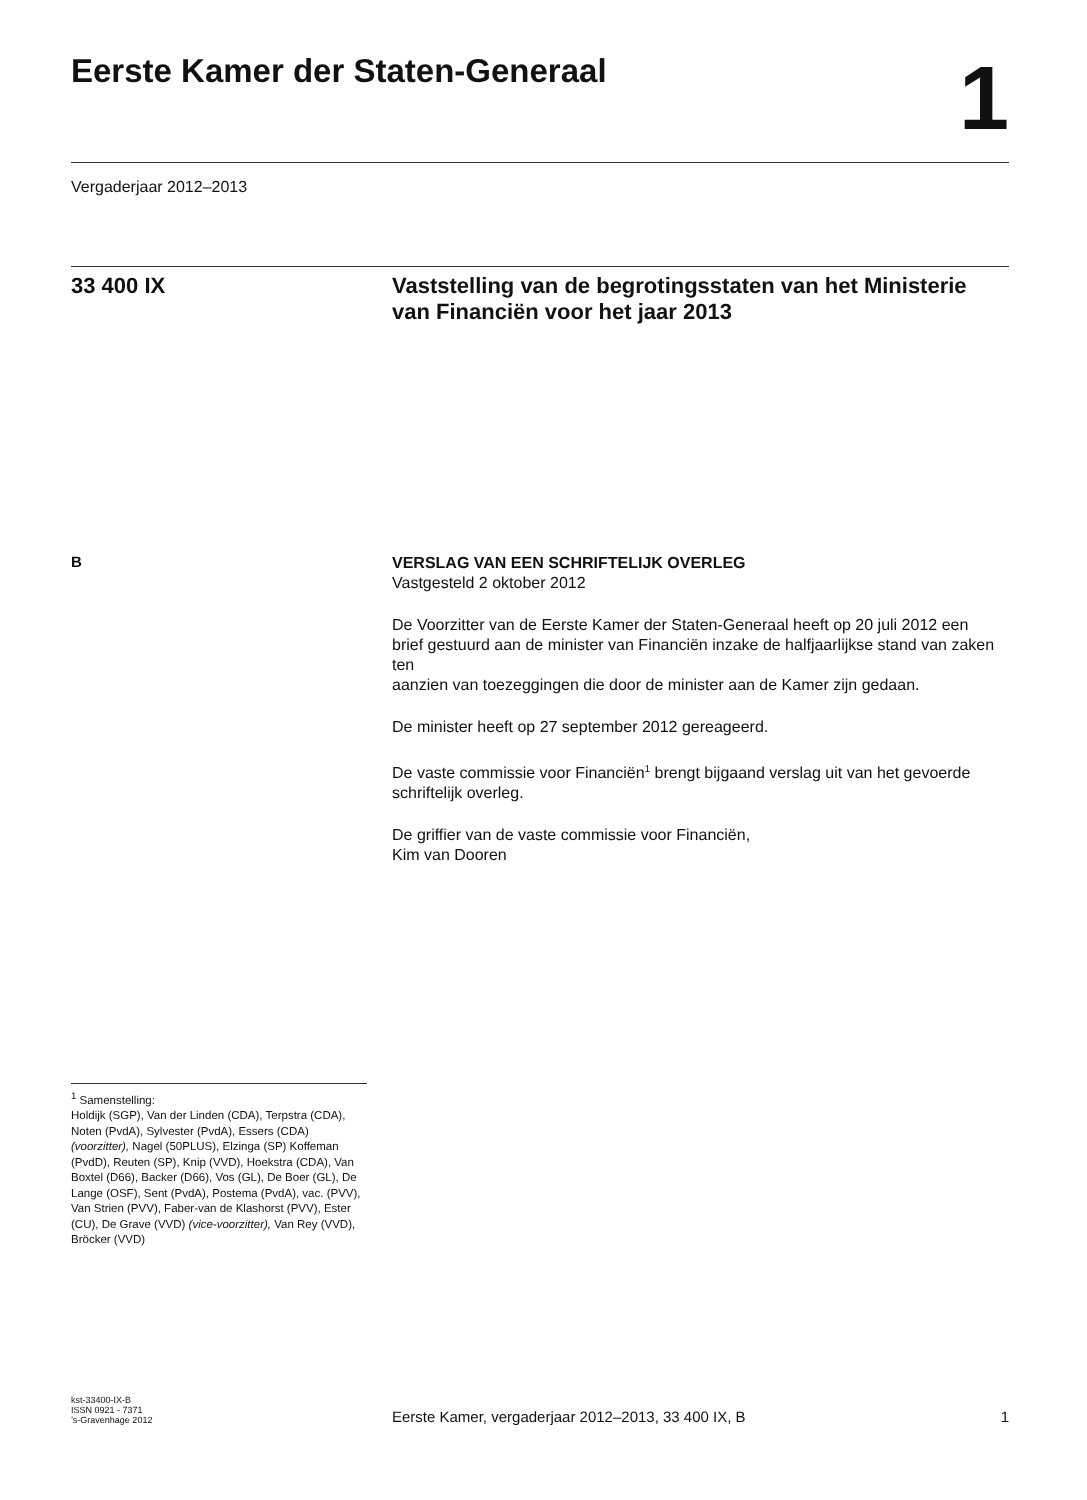Eerste Kamer der Staten-Generaal
1
Vergaderjaar 2012–2013
33 400 IX Vaststelling van de begrotingsstaten van het Ministerie van Financiën voor het jaar 2013
B
VERSLAG VAN EEN SCHRIFTELIJK OVERLEG
Vastgesteld 2 oktober 2012
De Voorzitter van de Eerste Kamer der Staten-Generaal heeft op 20 juli 2012 een
brief gestuurd aan de minister van Financiën inzake de halfjaarlijkse stand van zaken ten
aanzien van toezeggingen die door de minister aan de Kamer zijn gedaan.
De minister heeft op 27 september 2012 gereageerd.
De vaste commissie voor Financiën<sup>1</sup> brengt bijgaand verslag uit van het gevoerde
schriftelijk overleg.
De griffier van de vaste commissie voor Financiën,
Kim van Dooren
<sup>1</sup> Samenstelling:
Holdijk (SGP), Van der Linden (CDA), Terpstra (CDA), Noten (PvdA), Sylvester (PvdA), Essers (CDA) (voorzitter), Nagel (50PLUS), Elzinga (SP) Koffeman (PvdD), Reuten (SP), Knip (VVD), Hoekstra (CDA), Van Boxtel (D66), Backer (D66), Vos (GL), De Boer (GL), De Lange (OSF), Sent (PvdA), Postema (PvdA), vac. (PVV), Van Strien (PVV), Faber-van de Klashorst (PVV), Ester (CU), De Grave (VVD) (vice-voorzitter), Van Rey (VVD), Bröcker (VVD)
kst-33400-IX-B
ISSN 0921 - 7371
’s-Gravenhage 2012
Eerste Kamer, vergaderjaar 2012–2013, 33 400 IX, B
1